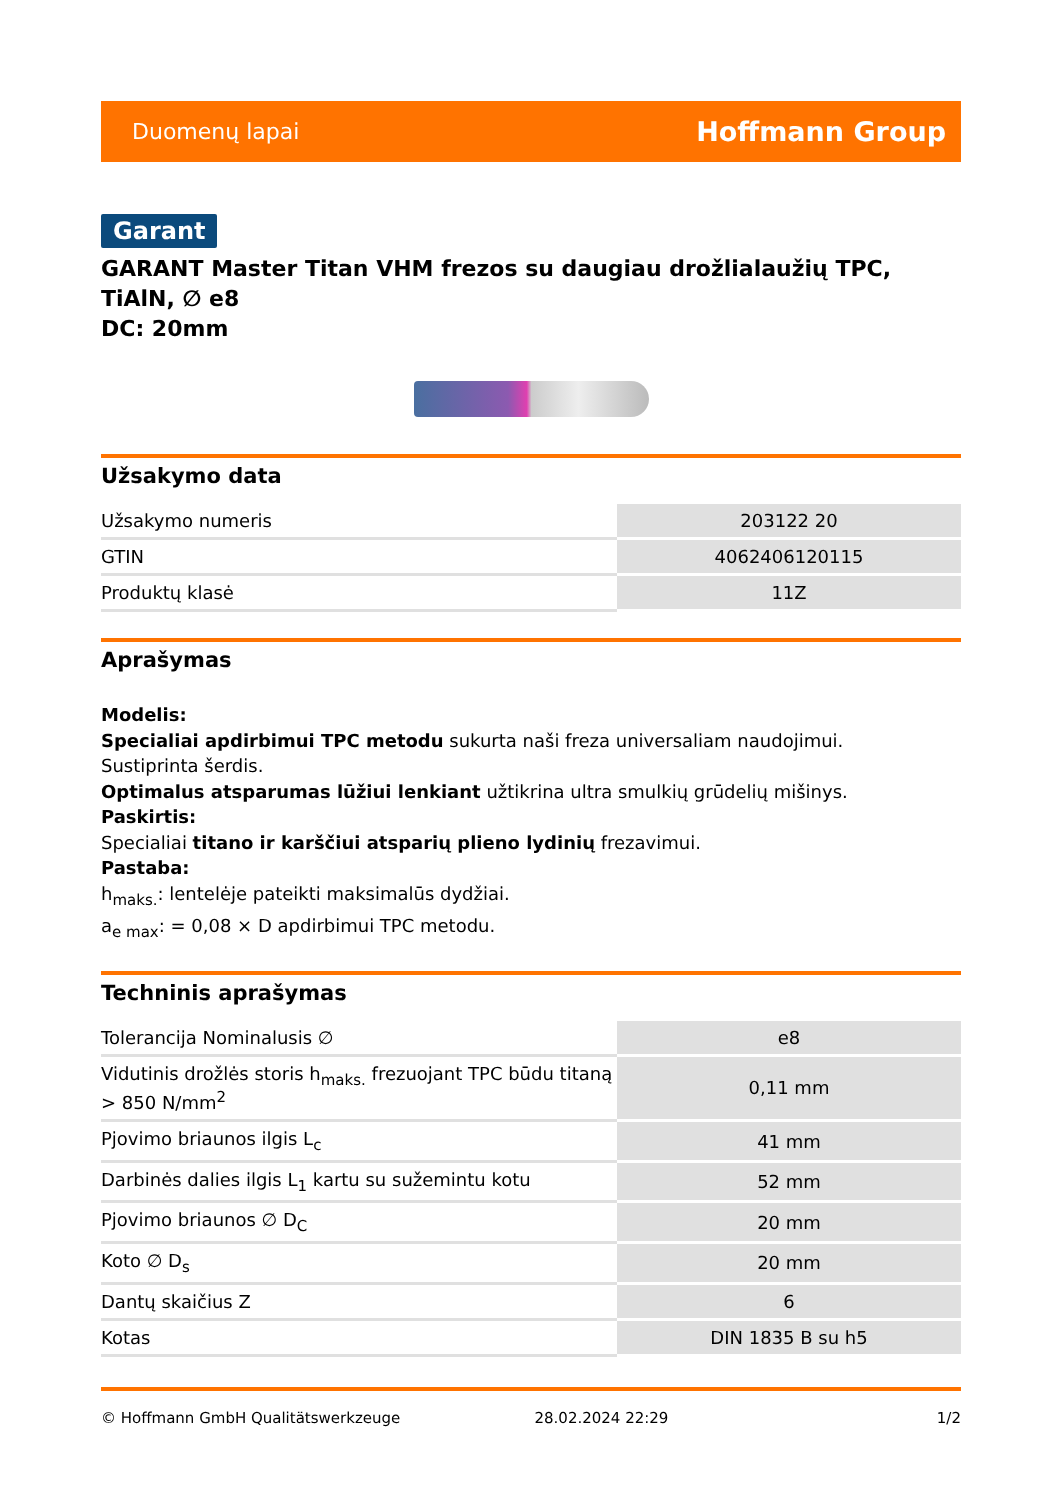Duomenų lapai Hoffmann Group
Garant
GARANT Master Titan VHM frezos su daugiau drožlialaužių TPC, TiAlN, ∅ e8
DC: 20mm
Užsakymo data
| Užsakymo numeris | 203122 20 |
| GTIN | 4062406120115 |
| Produktų klasė | 11Z |
Aprašymas
Modelis:
Specialiai apdirbimui TPC metodu sukurta naši freza universaliam naudojimui.
Sustiprinta šerdis.
Optimalus atsparumas lūžiui lenkiant užtikrina ultra smulkių grūdelių mišinys.
Paskirtis:
Specialiai titano ir karščiui atsparių plieno lydinių frezavimui.
Pastaba:
h<sub>maks.</sub>: lentelėje pateikti maksimalūs dydžiai.
a<sub>e max</sub>: = 0,08 × D apdirbimui TPC metodu.
Techninis aprašymas
| Tolerancija Nominalusis ∅ | e8 |
| Vidutinis drožlės storis h<sub>maks.</sub> frezuojant TPC būdu titaną > 850 N/mm<sup>2</sup> | 0,11 mm |
| Pjovimo briaunos ilgis L<sub>c</sub> | 41 mm |
| Darbinės dalies ilgis L<sub>1</sub> kartu su sužemintu kotu | 52 mm |
| Pjovimo briaunos ∅ D<sub>C</sub> | 20 mm |
| Koto ∅ D<sub>s</sub> | 20 mm |
| Dantų skaičius Z | 6 |
| Kotas | DIN 1835 B su h5 |
© Hoffmann GmbH Qualitätswerkzeuge 28.02.2024 22:29 1/2